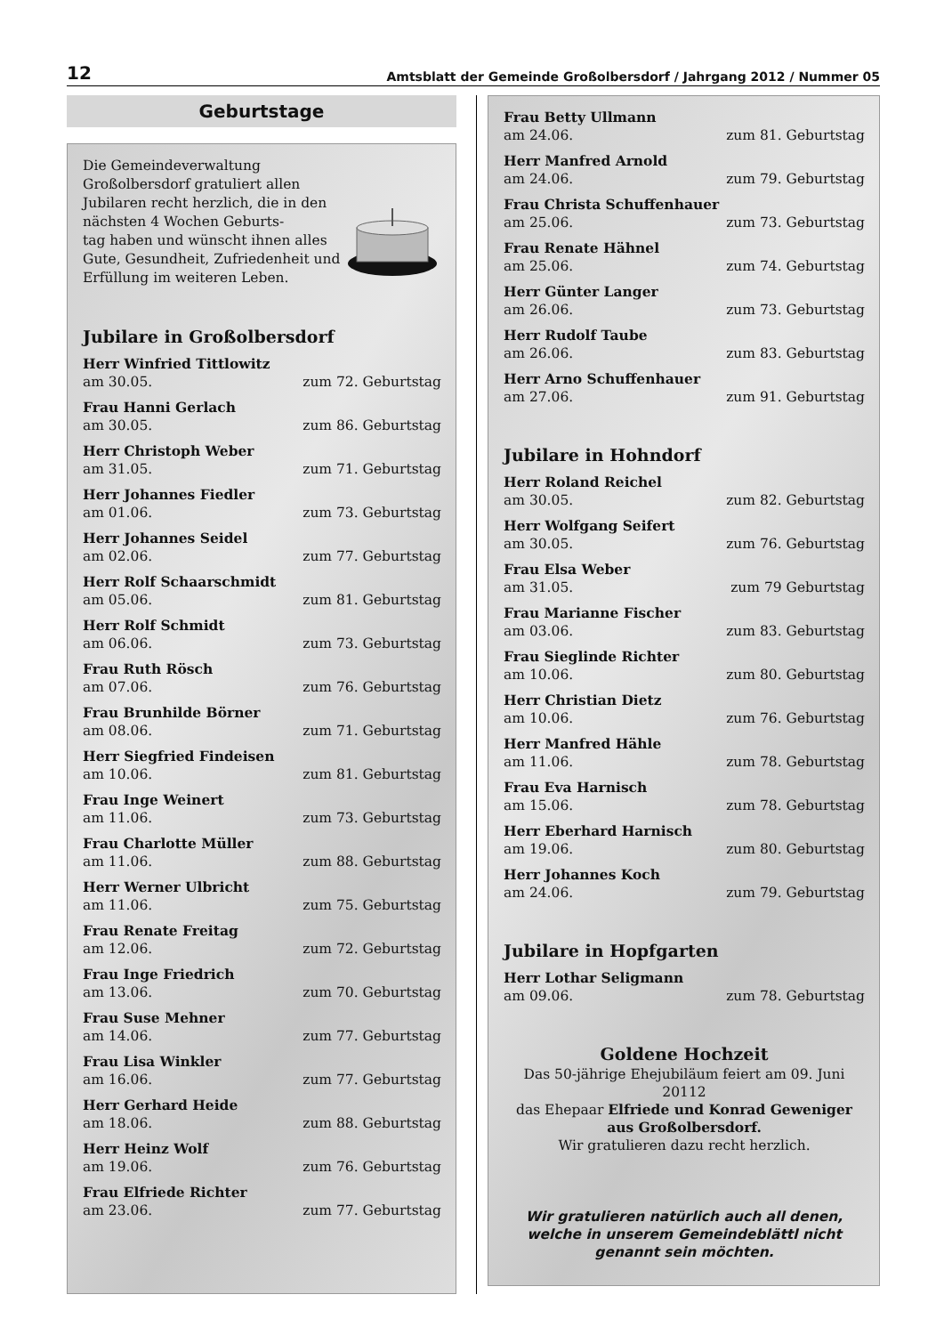12 Amtsblatt der Gemeinde Großolbersdorf / Jahrgang 2012 / Nummer 05
Geburtstage
Die Gemeindeverwaltung Großolbersdorf gratuliert allen Jubilaren recht herzlich, die in den nächsten 4 Wochen Geburts-
tag haben und wünscht ihnen alles Gute, Gesundheit, Zufriedenheit und Erfüllung im weiteren Leben.
Jubilare in Großolbersdorf
Herr Winfried Tittlowitz
am 30.05. zum 72. Geburtstag
Frau Hanni Gerlach
am 30.05. zum 86. Geburtstag
Herr Christoph Weber
am 31.05. zum 71. Geburtstag
Herr Johannes Fiedler
am 01.06. zum 73. Geburtstag
Herr Johannes Seidel
am 02.06. zum 77. Geburtstag
Herr Rolf Schaarschmidt
am 05.06. zum 81. Geburtstag
Herr Rolf Schmidt
am 06.06. zum 73. Geburtstag
Frau Ruth Rösch
am 07.06. zum 76. Geburtstag
Frau Brunhilde Börner
am 08.06. zum 71. Geburtstag
Herr Siegfried Findeisen
am 10.06. zum 81. Geburtstag
Frau Inge Weinert
am 11.06. zum 73. Geburtstag
Frau Charlotte Müller
am 11.06. zum 88. Geburtstag
Herr Werner Ulbricht
am 11.06. zum 75. Geburtstag
Frau Renate Freitag
am 12.06. zum 72. Geburtstag
Frau Inge Friedrich
am 13.06. zum 70. Geburtstag
Frau Suse Mehner
am 14.06. zum 77. Geburtstag
Frau Lisa Winkler
am 16.06. zum 77. Geburtstag
Herr Gerhard Heide
am 18.06. zum 88. Geburtstag
Herr Heinz Wolf
am 19.06. zum 76. Geburtstag
Frau Elfriede Richter
am 23.06. zum 77. Geburtstag
Frau Betty Ullmann
am 24.06. zum 81. Geburtstag
Herr Manfred Arnold
am 24.06. zum 79. Geburtstag
Frau Christa Schuffenhauer
am 25.06. zum 73. Geburtstag
Frau Renate Hähnel
am 25.06. zum 74. Geburtstag
Herr Günter Langer
am 26.06. zum 73. Geburtstag
Herr Rudolf Taube
am 26.06. zum 83. Geburtstag
Herr Arno Schuffenhauer
am 27.06. zum 91. Geburtstag
Jubilare in Hohndorf
Herr Roland Reichel
am 30.05. zum 82. Geburtstag
Herr Wolfgang Seifert
am 30.05. zum 76. Geburtstag
Frau Elsa Weber
am 31.05. zum 79 Geburtstag
Frau Marianne Fischer
am 03.06. zum 83. Geburtstag
Frau Sieglinde Richter
am 10.06. zum 80. Geburtstag
Herr Christian Dietz
am 10.06. zum 76. Geburtstag
Herr Manfred Hähle
am 11.06. zum 78. Geburtstag
Frau Eva Harnisch
am 15.06. zum 78. Geburtstag
Herr Eberhard Harnisch
am 19.06. zum 80. Geburtstag
Herr Johannes Koch
am 24.06. zum 79. Geburtstag
Jubilare in Hopfgarten
Herr Lothar Seligmann
am 09.06. zum 78. Geburtstag
Goldene Hochzeit
Das 50-jährige Ehejubiläum feiert am 09. Juni 20112
das Ehepaar Elfriede und Konrad Geweniger
aus Großolbersdorf.
Wir gratulieren dazu recht herzlich.
Wir gratulieren natürlich auch all denen, welche in unserem Gemeindeblättl nicht genannt sein möchten.